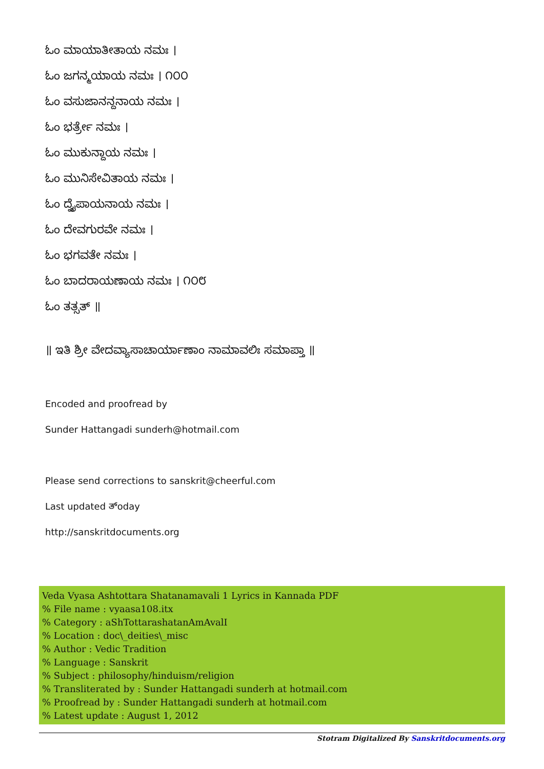ಓಂ ಮಾಯಾತೀತಾಯ ನಮಃ ।
ಓಂ ಜಗನ್ಮಯಾಯ ನಮಃ । ೧೦೦
ಓಂ ವಸುಜಾನನ್ದನಾಯ ನಮಃ ।
ಓಂ ಭರ್ತ್ರೇ ನಮಃ ।
ಓಂ ಮುಕುನ್ದಾಯ ನಮಃ ।
ಓಂ ಮುನಿಸೇವಿತಾಯ ನಮಃ ।
ಓಂ ದ್ವೈಪಾಯನಾಯ ನಮಃ ।
ಓಂ ದೇವಗುರವೇ ನಮಃ ।
ಓಂ ಭಗವತೇ ನಮಃ ।
ಓಂ ಬಾದರಾಯಣಾಯ ನಮಃ । ೧೦೮
ಓಂ ತತ್ಸತ್ ॥
॥ ಇತಿ ಶ್ರೀ ವೇದವ್ಯಾಸಾಚಾರ್ಯಾಣಾಂ ನಾಮಾವಲಿಃ ಸಮಾಪ್ತಾ ॥
Encoded and proofread by
Sunder Hattangadi sunderh@hotmail.com
Please send corrections to sanskrit@cheerful.com
Last updated ತ್oday
http://sanskritdocuments.org
Veda Vyasa Ashtottara Shatanamavali 1 Lyrics in Kannada PDF
% File name : vyaasa108.itx
% Category : aShTottarashatanAmAvalI
% Location : doc\_deities\_misc
% Author : Vedic Tradition
% Language : Sanskrit
% Subject : philosophy/hinduism/religion
% Transliterated by : Sunder Hattangadi sunderh at hotmail.com
% Proofread by : Sunder Hattangadi sunderh at hotmail.com
% Latest update : August 1, 2012
Stotram Digitalized By Sanskritdocuments.org